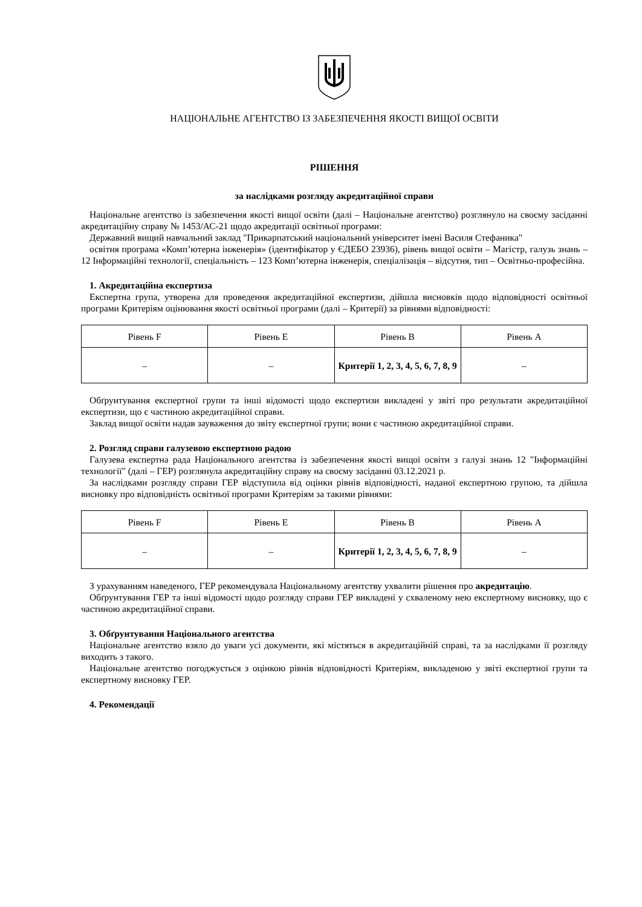НАЦІОНАЛЬНЕ АГЕНТСТВО ІЗ ЗАБЕЗПЕЧЕННЯ ЯКОСТІ ВИЩОЇ ОСВІТИ
РІШЕННЯ
за наслідками розгляду акредитаційної справи
Національне агентство із забезпечення якості вищої освіти (далі – Національне агентство) розглянуло на своєму засіданні акредитаційну справу № 1453/АС-21 щодо акредитації освітньої програми:
Державний вищий навчальний заклад "Прикарпатський національний університет імені Василя Стефаника"
освітня програма «Комп’ютерна інженерія» (ідентифікатор у ЄДЕБО 23936), рівень вищої освіти – Магістр, галузь знань – 12 Інформаційні технології, спеціальність – 123 Комп’ютерна інженерія, спеціалізація – відсутня, тип – Освітньо-професійна.
1. Акредитаційна експертиза
Експертна група, утворена для проведення акредитаційної експертизи, дійшла висновків щодо відповідності освітньої програми Критеріям оцінювання якості освітньої програми (далі – Критерії) за рівнями відповідності:
| Рівень F | Рівень E | Рівень B | Рівень A |
| --- | --- | --- | --- |
| – | – | Критерії 1, 2, 3, 4, 5, 6, 7, 8, 9 | – |
Обґрунтування експертної групи та інші відомості щодо експертизи викладені у звіті про результати акредитаційної експертизи, що є частиною акредитаційної справи.
Заклад вищої освіти надав зауваження до звіту експертної групи; вони є частиною акредитаційної справи.
2. Розгляд справи галузевою експертною радою
Галузева експертна рада Національного агентства із забезпечення якості вищої освіти з галузі знань 12 "Інформаційні технології" (далі – ГЕР) розглянула акредитаційну справу на своєму засіданні 03.12.2021 р.
За наслідками розгляду справи ГЕР відступила від оцінки рівнів відповідності, наданої експертною групою, та дійшла висновку про відповідність освітньої програми Критеріям за такими рівнями:
| Рівень F | Рівень E | Рівень B | Рівень A |
| --- | --- | --- | --- |
| – | – | Критерії 1, 2, 3, 4, 5, 6, 7, 8, 9 | – |
З урахуванням наведеного, ГЕР рекомендувала Національному агентству ухвалити рішення про акредитацію.
Обґрунтування ГЕР та інші відомості щодо розгляду справи ГЕР викладені у схваленому нею експертному висновку, що є частиною акредитаційної справи.
3. Обґрунтування Національного агентства
Національне агентство взяло до уваги усі документи, які містяться в акредитаційній справі, та за наслідками її розгляду виходить з такого.
Національне агентство погоджується з оцінкою рівнів відповідності Критеріям, викладеною у звіті експертної групи та експертному висновку ГЕР.
4. Рекомендації